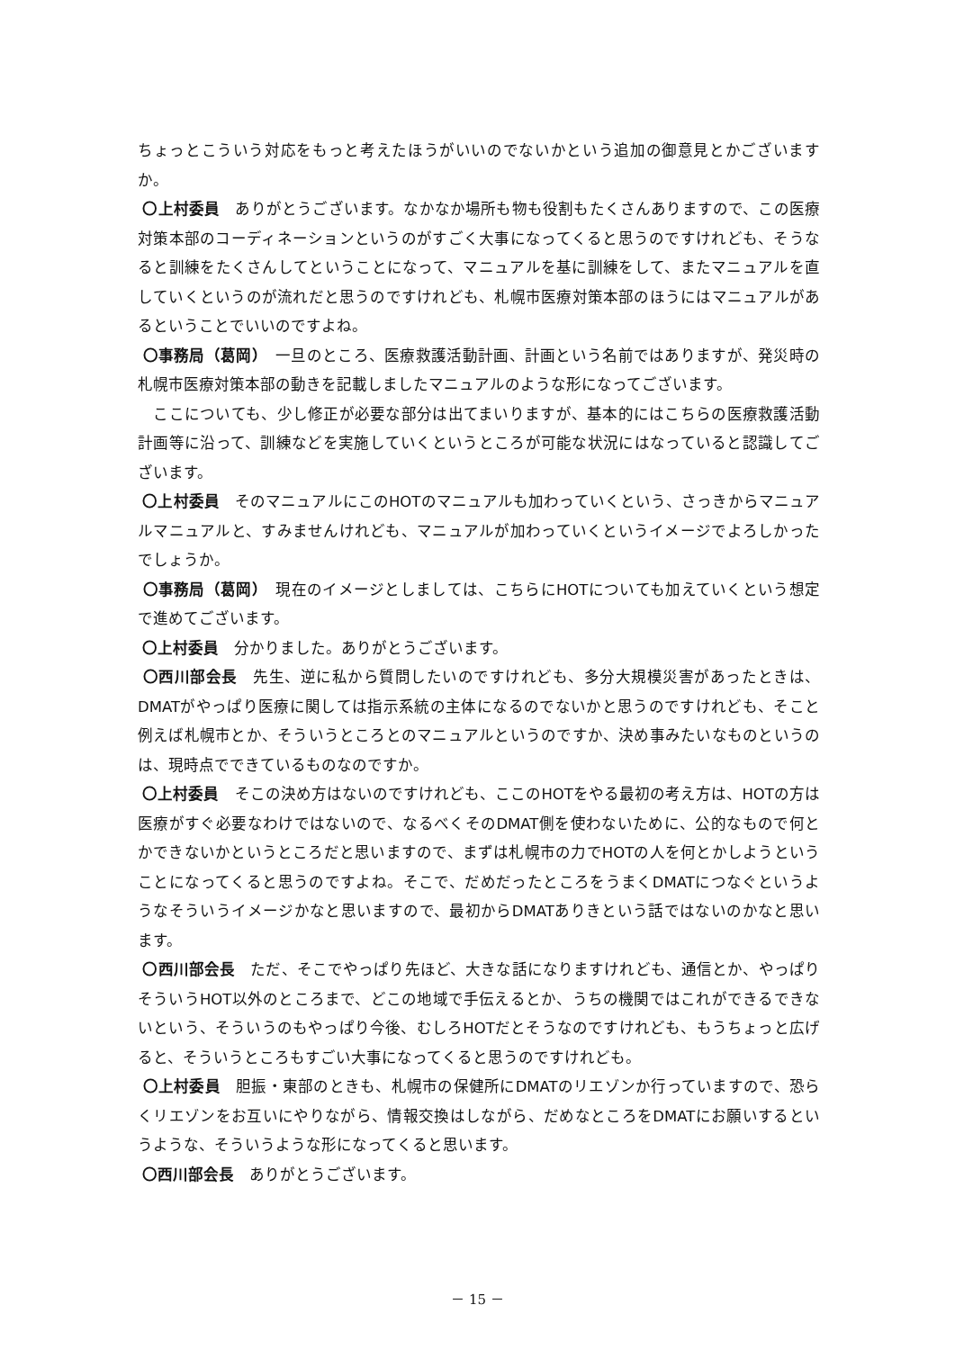ちょっとこういう対応をもっと考えたほうがいいのでないかという追加の御意見とかございますか。
〇上村委員　ありがとうございます。なかなか場所も物も役割もたくさんありますので、この医療対策本部のコーディネーションというのがすごく大事になってくると思うのですけれども、そうなると訓練をたくさんしてということになって、マニュアルを基に訓練をして、またマニュアルを直していくというのが流れだと思うのですけれども、札幌市医療対策本部のほうにはマニュアルがあるということでいいのですよね。
〇事務局（葛岡）　一旦のところ、医療救護活動計画、計画という名前ではありますが、発災時の札幌市医療対策本部の動きを記載しましたマニュアルのような形になってございます。
　ここについても、少し修正が必要な部分は出てまいりますが、基本的にはこちらの医療救護活動計画等に沿って、訓練などを実施していくというところが可能な状況にはなっていると認識してございます。
〇上村委員　そのマニュアルにこのHOTのマニュアルも加わっていくという、さっきからマニュアルマニュアルと、すみませんけれども、マニュアルが加わっていくというイメージでよろしかったでしょうか。
〇事務局（葛岡）　現在のイメージとしましては、こちらにHOTについても加えていくという想定で進めてございます。
〇上村委員　分かりました。ありがとうございます。
〇西川部会長　先生、逆に私から質問したいのですけれども、多分大規模災害があったときは、DMATがやっぱり医療に関しては指示系統の主体になるのでないかと思うのですけれども、そこと例えば札幌市とか、そういうところとのマニュアルというのですか、決め事みたいなものというのは、現時点でできているものなのですか。
〇上村委員　そこの決め方はないのですけれども、ここのHOTをやる最初の考え方は、HOTの方は医療がすぐ必要なわけではないので、なるべくそのDMAT側を使わないために、公的なもので何とかできないかというところだと思いますので、まずは札幌市の力でHOTの人を何とかしようということになってくると思うのですよね。そこで、だめだったところをうまくDMATにつなぐというようなそういうイメージかなと思いますので、最初からDMATありきという話ではないのかなと思います。
〇西川部会長　ただ、そこでやっぱり先ほど、大きな話になりますけれども、通信とか、やっぱりそういうHOT以外のところまで、どこの地域で手伝えるとか、うちの機関ではこれができるできないという、そういうのもやっぱり今後、むしろHOTだとそうなのですけれども、もうちょっと広げると、そういうところもすごい大事になってくると思うのですけれども。
〇上村委員　胆振・東部のときも、札幌市の保健所にDMATのリエゾンか行っていますので、恐らくリエゾンをお互いにやりながら、情報交換はしながら、だめなところをDMATにお願いするというような、そういうような形になってくると思います。
〇西川部会長　ありがとうございます。
－ 15 －